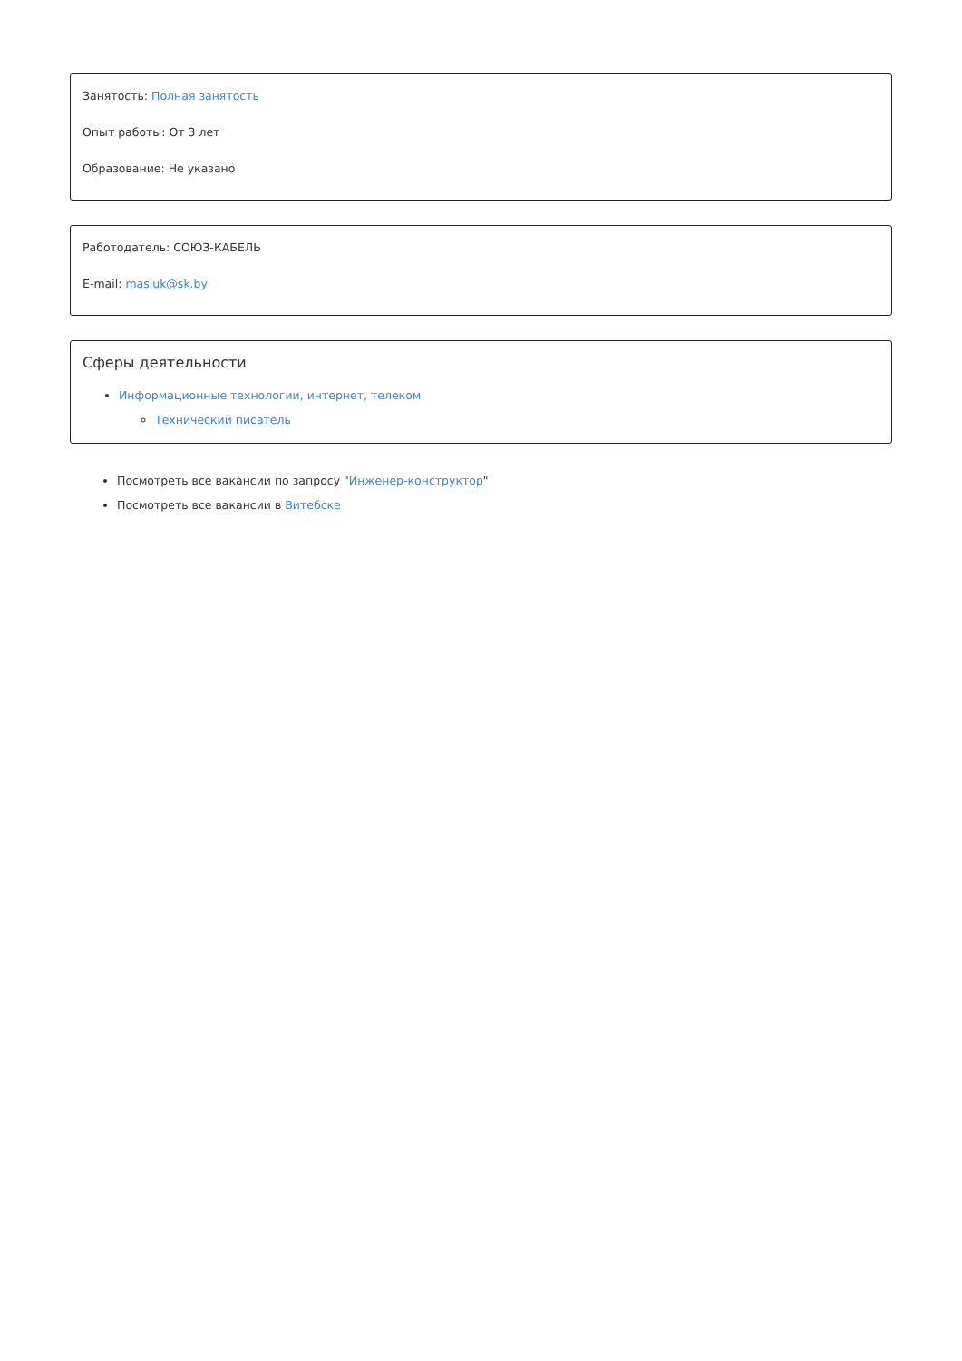Занятость: Полная занятость
Опыт работы: От 3 лет
Образование: Не указано
Работодатель: СОЮЗ-КАБЕЛЬ
E-mail: masiuk@sk.by
Сферы деятельности
Информационные технологии, интернет, телеком
Технический писатель
Посмотреть все вакансии по запросу "Инженер-конструктор"
Посмотреть все вакансии в Витебске